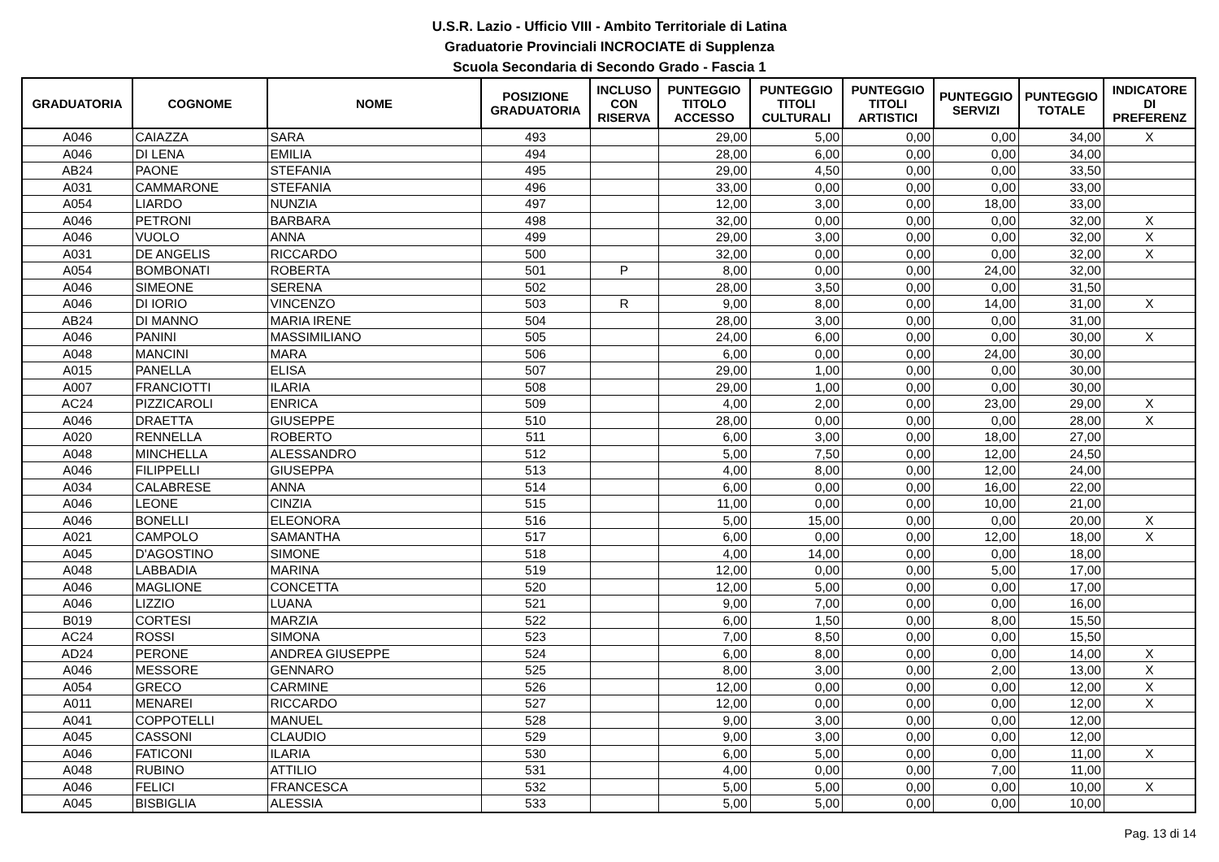U.S.R. Lazio - Ufficio VIII - Ambito Territoriale di Latina
Graduatorie Provinciali INCROCIATE di Supplenza
Scuola Secondaria di Secondo Grado - Fascia 1
| GRADUATORIA | COGNOME | NOME | POSIZIONE GRADUATORIA | INCLUSO CON RISERVA | PUNTEGGIO TITOLO ACCESSO | PUNTEGGIO TITOLI CULTURALI | PUNTEGGIO TITOLI ARTISTICI | PUNTEGGIO SERVIZI | PUNTEGGIO TOTALE | INDICATORE DI PREFERENZ |
| --- | --- | --- | --- | --- | --- | --- | --- | --- | --- | --- |
| A046 | CAIAZZA | SARA | 493 | | 29,00 | 5,00 | 0,00 | 0,00 | 34,00 | X |
| A046 | DI LENA | EMILIA | 494 | | 28,00 | 6,00 | 0,00 | 0,00 | 34,00 | |
| AB24 | PAONE | STEFANIA | 495 | | 29,00 | 4,50 | 0,00 | 0,00 | 33,50 | |
| A031 | CAMMARONE | STEFANIA | 496 | | 33,00 | 0,00 | 0,00 | 0,00 | 33,00 | |
| A054 | LIARDO | NUNZIA | 497 | | 12,00 | 3,00 | 0,00 | 18,00 | 33,00 | |
| A046 | PETRONI | BARBARA | 498 | | 32,00 | 0,00 | 0,00 | 0,00 | 32,00 | X |
| A046 | VUOLO | ANNA | 499 | | 29,00 | 3,00 | 0,00 | 0,00 | 32,00 | X |
| A031 | DE ANGELIS | RICCARDO | 500 | | 32,00 | 0,00 | 0,00 | 0,00 | 32,00 | X |
| A054 | BOMBONATI | ROBERTA | 501 | P | 8,00 | 0,00 | 0,00 | 24,00 | 32,00 | |
| A046 | SIMEONE | SERENA | 502 | | 28,00 | 3,50 | 0,00 | 0,00 | 31,50 | |
| A046 | DI IORIO | VINCENZO | 503 | R | 9,00 | 8,00 | 0,00 | 14,00 | 31,00 | X |
| AB24 | DI MANNO | MARIA IRENE | 504 | | 28,00 | 3,00 | 0,00 | 0,00 | 31,00 | |
| A046 | PANINI | MASSIMILIANO | 505 | | 24,00 | 6,00 | 0,00 | 0,00 | 30,00 | X |
| A048 | MANCINI | MARA | 506 | | 6,00 | 0,00 | 0,00 | 24,00 | 30,00 | |
| A015 | PANELLA | ELISA | 507 | | 29,00 | 1,00 | 0,00 | 0,00 | 30,00 | |
| A007 | FRANCIOTTI | ILARIA | 508 | | 29,00 | 1,00 | 0,00 | 0,00 | 30,00 | |
| AC24 | PIZZICAROLI | ENRICA | 509 | | 4,00 | 2,00 | 0,00 | 23,00 | 29,00 | X |
| A046 | DRAETTA | GIUSEPPE | 510 | | 28,00 | 0,00 | 0,00 | 0,00 | 28,00 | X |
| A020 | RENNELLA | ROBERTO | 511 | | 6,00 | 3,00 | 0,00 | 18,00 | 27,00 | |
| A048 | MINCHELLA | ALESSANDRO | 512 | | 5,00 | 7,50 | 0,00 | 12,00 | 24,50 | |
| A046 | FILIPPELLI | GIUSEPPA | 513 | | 4,00 | 8,00 | 0,00 | 12,00 | 24,00 | |
| A034 | CALABRESE | ANNA | 514 | | 6,00 | 0,00 | 0,00 | 16,00 | 22,00 | |
| A046 | LEONE | CINZIA | 515 | | 11,00 | 0,00 | 0,00 | 10,00 | 21,00 | |
| A046 | BONELLI | ELEONORA | 516 | | 5,00 | 15,00 | 0,00 | 0,00 | 20,00 | X |
| A021 | CAMPOLO | SAMANTHA | 517 | | 6,00 | 0,00 | 0,00 | 12,00 | 18,00 | X |
| A045 | D'AGOSTINO | SIMONE | 518 | | 4,00 | 14,00 | 0,00 | 0,00 | 18,00 | |
| A048 | LABBADIA | MARINA | 519 | | 12,00 | 0,00 | 0,00 | 5,00 | 17,00 | |
| A046 | MAGLIONE | CONCETTA | 520 | | 12,00 | 5,00 | 0,00 | 0,00 | 17,00 | |
| A046 | LIZZIO | LUANA | 521 | | 9,00 | 7,00 | 0,00 | 0,00 | 16,00 | |
| B019 | CORTESI | MARZIA | 522 | | 6,00 | 1,50 | 0,00 | 8,00 | 15,50 | |
| AC24 | ROSSI | SIMONA | 523 | | 7,00 | 8,50 | 0,00 | 0,00 | 15,50 | |
| AD24 | PERONE | ANDREA GIUSEPPE | 524 | | 6,00 | 8,00 | 0,00 | 0,00 | 14,00 | X |
| A046 | MESSORE | GENNARO | 525 | | 8,00 | 3,00 | 0,00 | 2,00 | 13,00 | X |
| A054 | GRECO | CARMINE | 526 | | 12,00 | 0,00 | 0,00 | 0,00 | 12,00 | X |
| A011 | MENAREI | RICCARDO | 527 | | 12,00 | 0,00 | 0,00 | 0,00 | 12,00 | X |
| A041 | COPPOTELLI | MANUEL | 528 | | 9,00 | 3,00 | 0,00 | 0,00 | 12,00 | |
| A045 | CASSONI | CLAUDIO | 529 | | 9,00 | 3,00 | 0,00 | 0,00 | 12,00 | |
| A046 | FATICONI | ILARIA | 530 | | 6,00 | 5,00 | 0,00 | 0,00 | 11,00 | X |
| A048 | RUBINO | ATTILIO | 531 | | 4,00 | 0,00 | 0,00 | 7,00 | 11,00 | |
| A046 | FELICI | FRANCESCA | 532 | | 5,00 | 5,00 | 0,00 | 0,00 | 10,00 | X |
| A045 | BISBIGLIA | ALESSIA | 533 | | 5,00 | 5,00 | 0,00 | 0,00 | 10,00 | |
Pag. 13 di 14